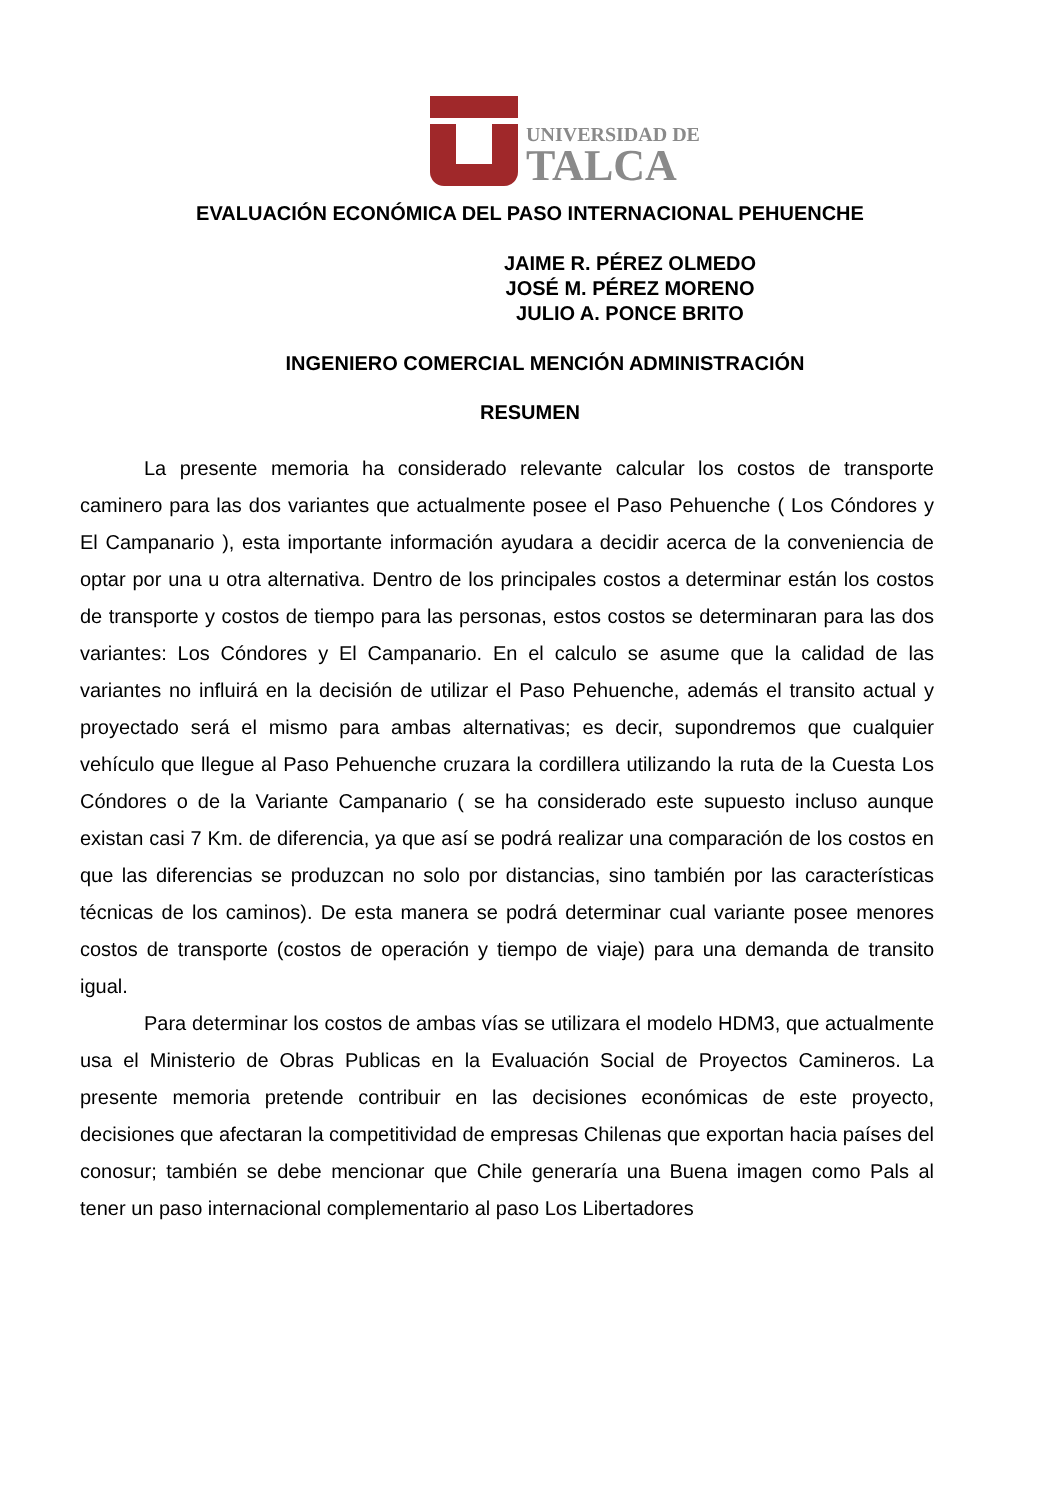UNIVERSIDAD DE
TALCA
EVALUACIÓN ECONÓMICA DEL PASO INTERNACIONAL PEHUENCHE
JAIME R. PÉREZ OLMEDO
JOSÉ M. PÉREZ MORENO
JULIO A. PONCE BRITO
INGENIERO COMERCIAL MENCIÓN ADMINISTRACIÓN
RESUMEN
La presente memoria ha considerado relevante calcular los costos de transporte caminero para las dos variantes que actualmente posee el Paso Pehuenche ( Los Cóndores y El Campanario ), esta importante información ayudara a decidir acerca de la conveniencia de optar por una u otra alternativa. Dentro de los principales costos a determinar están los costos de transporte y costos de tiempo para las personas, estos costos se determinaran para las dos variantes: Los Cóndores y El Campanario. En el calculo se asume que la calidad de las variantes no influirá en la decisión de utilizar el Paso Pehuenche, además el transito actual y proyectado será el mismo para ambas alternativas; es decir, supondremos que cualquier vehículo que llegue al Paso Pehuenche cruzara la cordillera utilizando la ruta de la Cuesta Los Cóndores o de la Variante Campanario ( se ha considerado este supuesto incluso aunque existan casi 7 Km. de diferencia, ya que así se podrá realizar una comparación de los costos en que las diferencias se produzcan no solo por distancias, sino también por las características técnicas de los caminos). De esta manera se podrá determinar cual variante posee menores costos de transporte (costos de operación y tiempo de viaje) para una demanda de transito igual.
Para determinar los costos de ambas vías se utilizara el modelo HDM3, que actualmente usa el Ministerio de Obras Publicas en la Evaluación Social de Proyectos Camineros. La presente memoria pretende contribuir en las decisiones económicas de este proyecto, decisiones que afectaran la competitividad de empresas Chilenas que exportan hacia países del conosur; también se debe mencionar que Chile generaría una Buena imagen como Pals al tener un paso internacional complementario al paso Los Libertadores